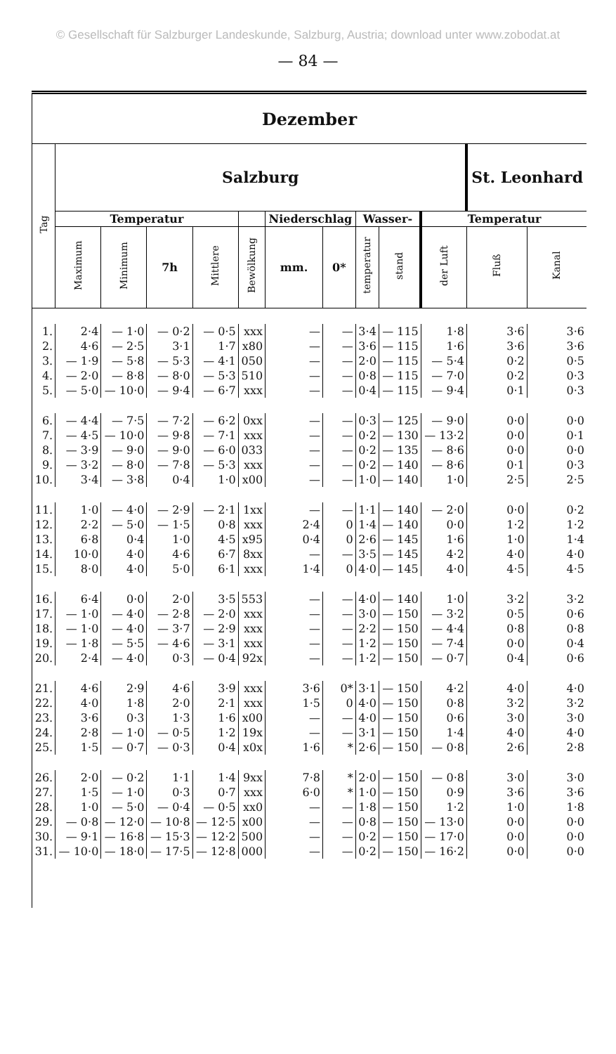© Gesellschaft für Salzburger Landeskunde, Salzburg, Austria; download unter www.zobodat.at
— 84 —
| Dezember | | | | | | | | | | | | |
| --- | --- | --- | --- | --- | --- | --- | --- | --- | --- | --- | --- | --- |
| Tag | Salzburg | | | | | | | | | | St. Leonhard | |
| | Temperatur | | | | | Niederschlag | | Wasser- | | Temperatur | | |
| | Maximum | Minimum | 7h | Mittlere | Bewölkung | mm. | 0* | temperatur | stand | der Luft | Fluß | Kanal |
| 1. | 2·4 | — 1·0 | — 0·2 | — 0·5 | xxx | — | — | 3·4 | — 115 | 1·8 | 3·6 | 3·6 |
| 2. | 4·6 | — 2·5 | 3·1 | 1·7 | x80 | — | — | 3·6 | — 115 | 1·6 | 3·6 | 3·6 |
| 3. | — 1·9 | — 5·8 | — 5·3 | — 4·1 | 050 | — | — | 2·0 | — 115 | — 5·4 | 0·2 | 0·5 |
| 4. | — 2·0 | — 8·8 | — 8·0 | — 5·3 | 510 | — | — | 0·8 | — 115 | — 7·0 | 0·2 | 0·3 |
| 5. | — 5·0 | — 10·0 | — 9·4 | — 6·7 | xxx | — | — | 0·4 | — 115 | — 9·4 | 0·1 | 0·3 |
| 6. | — 4·4 | — 7·5 | — 7·2 | — 6·2 | 0xx | — | — | 0·3 | — 125 | — 9·0 | 0·0 | 0·0 |
| 7. | — 4·5 | — 10·0 | — 9·8 | — 7·1 | xxx | — | — | 0·2 | — 130 | — 13·2 | 0·0 | 0·1 |
| 8. | — 3·9 | — 9·0 | — 9·0 | — 6·0 | 033 | — | — | 0·2 | — 135 | — 8·6 | 0·0 | 0·0 |
| 9. | — 3·2 | — 8·0 | — 7·8 | — 5·3 | xxx | — | — | 0·2 | — 140 | — 8·6 | 0·1 | 0·3 |
| 10. | 3·4 | — 3·8 | 0·4 | 1·0 | x00 | — | — | 1·0 | — 140 | 1·0 | 2·5 | 2·5 |
| 11. | 1·0 | — 4·0 | — 2·9 | — 2·1 | 1xx | — | — | 1·1 | — 140 | — 2·0 | 0·0 | 0·2 |
| 12. | 2·2 | — 5·0 | — 1·5 | 0·8 | xxx | 2·4 | 0 | 1·4 | — 140 | 0·0 | 1·2 | 1·2 |
| 13. | 6·8 | 0·4 | 1·0 | 4·5 | x95 | 0·4 | 0 | 2·6 | — 145 | 1·6 | 1·0 | 1·4 |
| 14. | 10·0 | 4·0 | 4·6 | 6·7 | 8xx | — | — | 3·5 | — 145 | 4·2 | 4·0 | 4·0 |
| 15. | 8·0 | 4·0 | 5·0 | 6·1 | xxx | 1·4 | 0 | 4·0 | — 145 | 4·0 | 4·5 | 4·5 |
| 16. | 6·4 | 0·0 | 2·0 | 3·5 | 553 | — | — | 4·0 | — 140 | 1·0 | 3·2 | 3·2 |
| 17. | — 1·0 | — 4·0 | — 2·8 | — 2·0 | xxx | — | — | 3·0 | — 150 | — 3·2 | 0·5 | 0·6 |
| 18. | — 1·0 | — 4·0 | — 3·7 | — 2·9 | xxx | — | — | 2·2 | — 150 | — 4·4 | 0·8 | 0·8 |
| 19. | — 1·8 | — 5·5 | — 4·6 | — 3·1 | xxx | — | — | 1·2 | — 150 | — 7·4 | 0·0 | 0·4 |
| 20. | 2·4 | — 4·0 | 0·3 | — 0·4 | 92x | — | — | 1·2 | — 150 | — 0·7 | 0·4 | 0·6 |
| 21. | 4·6 | 2·9 | 4·6 | 3·9 | xxx | 3·6 | 0* | 3·1 | — 150 | 4·2 | 4·0 | 4·0 |
| 22. | 4·0 | 1·8 | 2·0 | 2·1 | xxx | 1·5 | 0 | 4·0 | — 150 | 0·8 | 3·2 | 3·2 |
| 23. | 3·6 | 0·3 | 1·3 | 1·6 | x00 | — | — | 4·0 | — 150 | 0·6 | 3·0 | 3·0 |
| 24. | 2·8 | — 1·0 | — 0·5 | 1·2 | 19x | — | — | 3·1 | — 150 | 1·4 | 4·0 | 4·0 |
| 25. | 1·5 | — 0·7 | — 0·3 | 0·4 | x0x | 1·6 | * | 2·6 | — 150 | — 0·8 | 2·6 | 2·8 |
| 26. | 2·0 | — 0·2 | 1·1 | 1·4 | 9xx | 7·8 | * | 2·0 | — 150 | — 0·8 | 3·0 | 3·0 |
| 27. | 1·5 | — 1·0 | 0·3 | 0·7 | xxx | 6·0 | * | 1·0 | — 150 | 0·9 | 3·6 | 3·6 |
| 28. | 1·0 | — 5·0 | — 0·4 | — 0·5 | xx0 | — | — | 1·8 | — 150 | 1·2 | 1·0 | 1·8 |
| 29. | — 0·8 | — 12·0 | — 10·8 | — 12·5 | x00 | — | — | 0·8 | — 150 | — 13·0 | 0·0 | 0·0 |
| 30. | — 9·1 | — 16·8 | — 15·3 | — 12·2 | 500 | — | — | 0·2 | — 150 | — 17·0 | 0·0 | 0·0 |
| 31. | — 10·0 | — 18·0 | — 17·5 | — 12·8 | 000 | — | — | 0·2 | — 150 | — 16·2 | 0·0 | 0·0 |